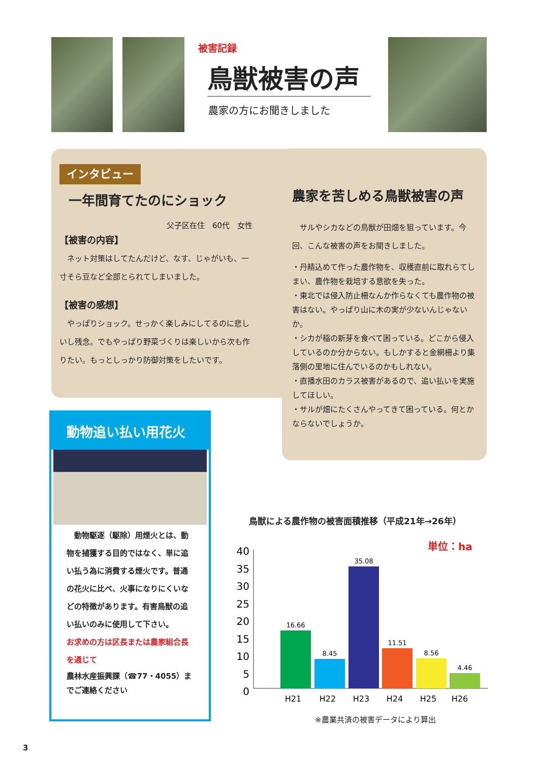被害記録
鳥獣被害の声
農家の方にお聞きしました
インタビュー
一年間育てたのにショック
父子区在住　60代　女性
【被害の内容】
　ネット対策はしてたんだけど、なす、じゃがいも、一寸そら豆など全部とられてしまいました。
【被害の感想】
　やっぱりショック。せっかく楽しみにしてるのに悲しいし残念。でもやっぱり野菜づくりは楽しいから次も作りたい。もっとしっかり防御対策をしたいです。
農家を苦しめる鳥獣被害の声
　サルやシカなどの鳥獣が田畑を狙っています。今回、こんな被害の声をお聞きしました。
・丹精込めて作った農作物を、収穫直前に取れらてしまい、農作物を栽培する意欲を失った。
・東北では侵入防止柵なんか作らなくても農作物の被害はない。やっぱり山に木の実が少ないんじゃないか。
・シカが稲の新芽を食べて困っている。どこから侵入しているのか分からない。もしかすると金網柵より集落側の里地に住んでいるのかもしれない。
・直播水田のカラス被害があるので、追い払いを実施してほしい。
・サルが畑にたくさんやってきて困っている。何とかならないでしょうか。
動物追い払い用花火
　動物駆逐（駆除）用煙火とは、動物を捕獲する目的ではなく、単に追い払う為に消費する煙火です。普通の花火に比べ、火事になりにくいなどの特徴があります。有害鳥獣の追い払いのみに使用して下さい。
お求めの方は区長または農家組合長を通じて
農林水産振興課（☎77・4055）までご連絡ください
鳥獣による農作物の被害面積推移（平成21年→26年）
単位：ha
40
35
30
25
20
15
10
5
0
16.66
8.45
35.08
11.51
8.56
4.46
H21
H22
H23
H24
H25
H26
※農業共済の被害データにより算出
3